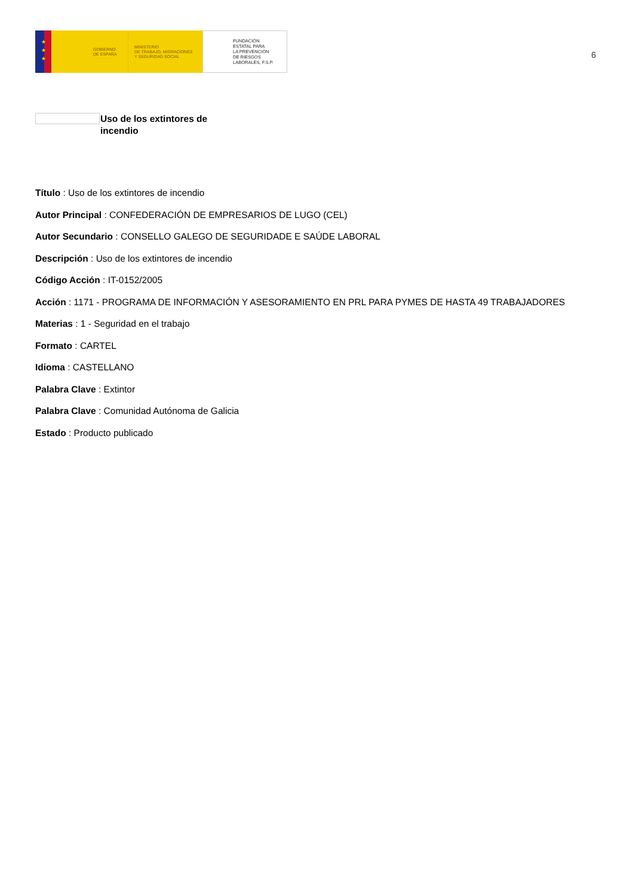★
★
★
GOBIERNO
DE ESPAÑA
MINISTERIO
DE TRABAJO, MIGRACIONES
Y SEGURIDAD SOCIAL
FUNDACIÓN
ESTATAL PARA
LA PREVENCIÓN
DE RIESGOS
LABORALES, F.S.P.
6
Uso de los extintores de
incendio
Título : Uso de los extintores de incendio
Autor Principal : CONFEDERACIÓN DE EMPRESARIOS DE LUGO (CEL)
Autor Secundario : CONSELLO GALEGO DE SEGURIDADE E SAÚDE LABORAL
Descripción : Uso de los extintores de incendio
Código Acción : IT-0152/2005
Acción : 1171 - PROGRAMA DE INFORMACIÓN Y ASESORAMIENTO EN PRL PARA PYMES DE HASTA 49 TRABAJADORES
Materias : 1 - Seguridad en el trabajo
Formato : CARTEL
Idioma : CASTELLANO
Palabra Clave : Extintor
Palabra Clave : Comunidad Autónoma de Galicia
Estado : Producto publicado